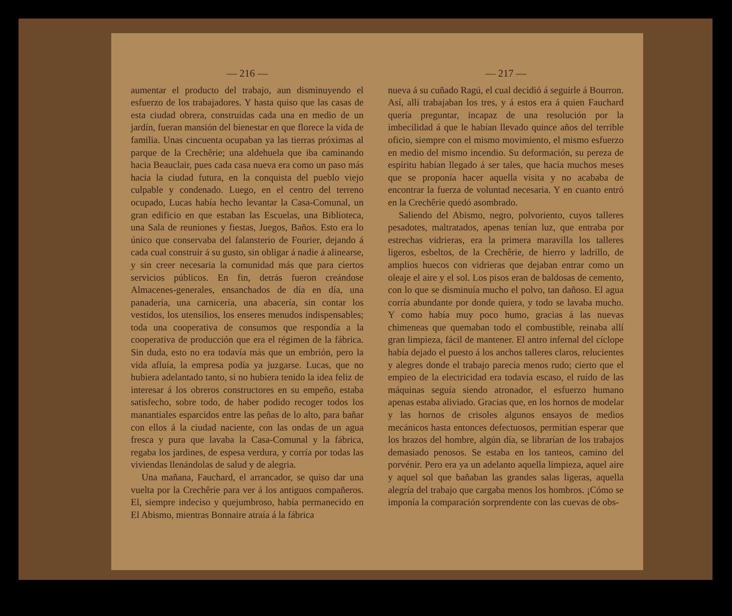— 216 —
aumentar el producto del trabajo, aun disminuyendo el esfuerzo de los trabajadores. Y hasta quiso que las casas de esta ciudad obrera, construídas cada una en medio de un jardín, fueran mansión del bienestar en que florece la vida de familia. Unas cincuenta ocupaban ya las tierras próximas al parque de la Crechêrie; una aldehuela que iba caminando hacia Beauclair, pues cada casa nueva era como un paso más hacia la ciudad futura, en la conquista del pueblo viejo culpable y condenado. Luego, en el centro del terreno ocupado, Lucas había hecho levantar la Casa-Comunal, un gran edificio en que estaban las Escuelas, una Biblioteca, una Sala de reuniones y fiestas, Juegos, Baños. Esto era lo único que conservaba del falansterio de Fourier, dejando á cada cual construir á su gusto, sin obligar á nadie á alinearse, y sin creer necesaria la comunidad más que para ciertos servicios públicos. En fin, detrás fueron creándose Almacenes-generales, ensanchados de día en día, una panadería, una carnicería, una abacería, sin contar los vestidos, los utensilios, los enseres menudos indispensables; toda una cooperativa de consumos que respondía a la cooperativa de producción que era el régimen de la fábrica. Sin duda, esto no era todavía más que un embrión, pero la vida afluía, la empresa podía ya juzgarse. Lucas, que no hubiera adelantado tanto, si no hubiera tenido la idea feliz de interesar á los obreros constructores en su empeño, estaba satisfecho, sobre todo, de haber podido recoger todos los manantiales esparcidos entre las peñas de lo alto, para bañar con ellos á la ciudad naciente, con las ondas de un agua fresca y pura que lavaba la Casa-Comunal y la fábrica, regaba los jardines, de espesa verdura, y corría por todas las viviendas llenándolas de salud y de alegria.
Una mañana, Fauchard, el arrancador, se quiso dar una vuelta por la Crechêrie para ver á los antiguos compañeros. El, siempre indeciso y quejumbroso, había permanecido en El Abismo, mientras Bonnaire atraía á la fábrica
— 217 —
nueva á su cuñado Ragú, el cual decidió á seguirle á Bourron. Así, allí trabajaban los tres, y á estos era á quien Fauchard quería preguntar, incapaz de una resolución por la imbecilidad á que le habían llevado quince años del terrible oficio, siempre con el mismo movimiento, el mismo esfuerzo en medio del mismo incendio. Su deformación, su pereza de espíritu habían llegado á ser tales, que hacía muchos meses que se proponía hacer aquella visita y no acababa de encontrar la fuerza de voluntad necesaria. Y en cuanto entró en la Crechêrie quedó asombrado.
Saliendo del Abismo, negro, polvoriento, cuyos talleres pesadotes, maltratados, apenas tenían luz, que entraba por estrechas vidrieras, era la primera maravilla los talleres ligeros, esbeltos, de la Crechêrie, de hierro y ladrillo, de amplios huecos con vidrieras que dejaban entrar como un oleaje el aire y el sol. Los pisos eran de baldosas de cemento, con lo que se disminuía mucho el polvo, tan dañoso. El agua corría abundante por donde quiera, y todo se lavaba mucho. Y como había muy poco humo, gracias á las nuevas chimeneas que quemaban todo el combustible, reinaba allí gran limpieza, fácil de mantener. El antro infernal del cíclope había dejado el puesto á los anchos talleres claros, relucientes y alegres donde el trabajo parecía menos rudo; cierto que el empieo de la electricidad era todavía escaso, el ruído de las máquinas seguía siendo atronador, el esfuerzo humano apenas estaba aliviado. Gracias que, en los hornos de modelar y las hornos de crisoles algunos ensayos de medios mecánicos hasta entonces defectuosos, permitían esperar que los brazos del hombre, algún día, se librarían de los trabajos demasiado penosos. Se estaba en los tanteos, camino del porvénir. Pero era ya un adelanto aquella limpieza, aquel aire y aquel sol que bañaban las grandes salas ligeras, aquella alegría del trabajo que cargaba menos los hombros. ¡Cómo se imponía la comparación sorprendente con las cuevas de obs-